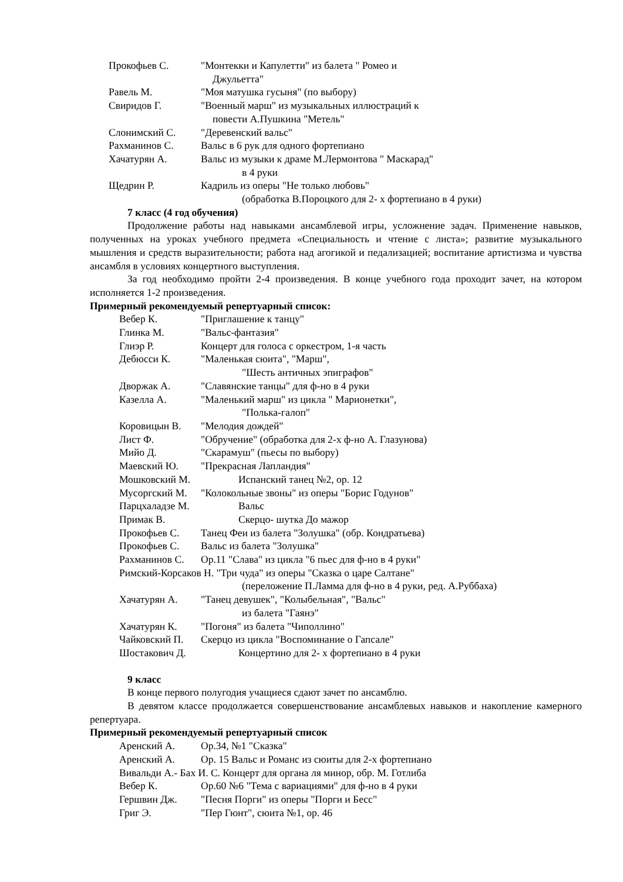Прокофьев С. "Монтекки и Капулетти" из балета " Ромео и
Джульетта"
Равель М. "Моя матушка гусыня" (по выбору)
Свиридов Г. "Военный марш" из музыкальных иллюстраций к
повести А.Пушкина "Метель"
Слонимский С. "Деревенский вальс"
Рахманинов С. Вальс в 6 рук для одного фортепиано
Хачатурян А. Вальс из музыки к драме М.Лермонтова " Маскарад"
в 4 руки
Щедрин Р. Кадриль из оперы "Не только любовь"
(обработка В.Пороцкого для 2- х фортепиано в 4 руки)
7 класс (4 год обучения)
Продолжение работы над навыками ансамблевой игры, усложнение задач. Применение навыков, полученных на уроках учебного предмета «Специальность и чтение с листа»; развитие музыкального мышления и средств выразительности; работа над агогикой и педализацией; воспитание артистизма и чувства ансамбля в условиях концертного выступления.
За год необходимо пройти 2-4 произведения. В конце учебного года проходит зачет, на котором исполняется 1-2 произведения.
Примерный рекомендуемый репертуарный список:
Вебер К. "Приглашение к танцу"
Глинка М. "Вальс-фантазия"
Глиэр Р. Концерт для голоса с оркестром, 1-я часть
Дебюсси К. "Маленькая сюита", "Марш",
"Шесть античных эпиграфов"
Дворжак А. "Славянские танцы" для ф-но в 4 руки
Казелла А. "Маленький марш" из цикла " Марионетки",
"Полька-галоп"
Коровицын В. "Мелодия дождей"
Лист Ф. "Обручение" (обработка для 2-х ф-но А. Глазунова)
Мийо Д. "Скарамуш" (пьесы по выбору)
Маевский Ю. "Прекрасная Лапландия"
Мошковский М. Испанский танец №2, ор. 12
Мусоргский М. "Колокольные звоны" из оперы "Борис Годунов"
Парцхаладзе М. Вальс
Примак В. Скерцо- шутка До мажор
Прокофьев С. Танец Феи из балета "Золушка" (обр. Кондратьева)
Прокофьев С. Вальс из балета "Золушка"
Рахманинов С. Ор.11 "Слава" из цикла "6 пьес для ф-но в 4 руки"
Римский-Корсаков Н. "Три чуда" из оперы "Сказка о царе Салтане"
(переложение П.Ламма для ф-но в 4 руки, ред. А.Руббаха)
Хачатурян А. "Танец девушек", "Колыбельная", "Вальс"
из балета "Гаянэ"
Хачатурян К. "Погоня" из балета "Чиполлино"
Чайковский П. Скерцо из цикла "Воспоминание о Гапсале"
Шостакович Д. Концертино для 2- х фортепиано в 4 руки
9 класс
В конце первого полугодия учащиеся сдают зачет по ансамблю.
В девятом классе продолжается совершенствование ансамблевых навыков и накопление камерного репертуара.
Примерный рекомендуемый репертуарный список
Аренский А. Ор.34, №1 "Сказка"
Аренский А. Ор. 15 Вальс и Романс из сюиты для 2-х фортепиано
Вивальди А.- Бах И. С. Концерт для органа ля минор, обр. М. Готлиба
Вебер К. Ор.60 №6 "Тема с вариациями" для ф-но в 4 руки
Гершвин Дж. "Песня Порги" из оперы "Порги и Бесс"
Григ Э. "Пер Гюнт", сюита №1, ор. 46